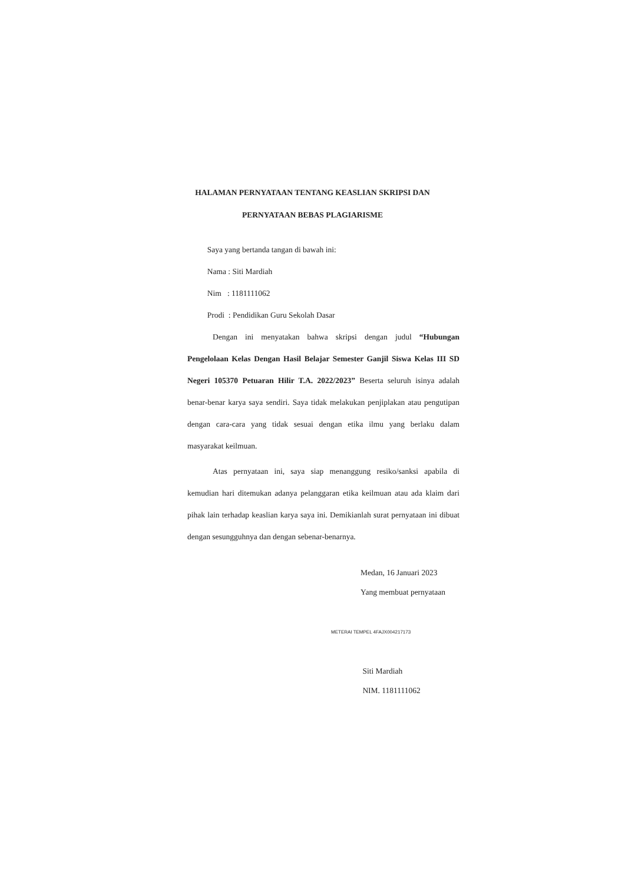HALAMAN PERNYATAAN TENTANG KEASLIAN SKRIPSI DAN
PERNYATAAN BEBAS PLAGIARISME
Saya yang bertanda tangan di bawah ini:
Nama : Siti Mardiah
Nim : 1181111062
Prodi : Pendidikan Guru Sekolah Dasar
Dengan ini menyatakan bahwa skripsi dengan judul “Hubungan Pengelolaan Kelas Dengan Hasil Belajar Semester Ganjil Siswa Kelas III SD Negeri 105370 Petuaran Hilir T.A. 2022/2023” Beserta seluruh isinya adalah benar-benar karya saya sendiri. Saya tidak melakukan penjiplakan atau pengutipan dengan cara-cara yang tidak sesuai dengan etika ilmu yang berlaku dalam masyarakat keilmuan.
Atas pernyataan ini, saya siap menanggung resiko/sanksi apabila di kemudian hari ditemukan adanya pelanggaran etika keilmuan atau ada klaim dari pihak lain terhadap keaslian karya saya ini. Demikianlah surat pernyataan ini dibuat dengan sesungguhnya dan dengan sebenar-benarnya.
Medan, 16 Januari 2023
Yang membuat pernyataan
METERAI TEMPEL 4FAJX004217173
Siti Mardiah
NIM. 1181111062